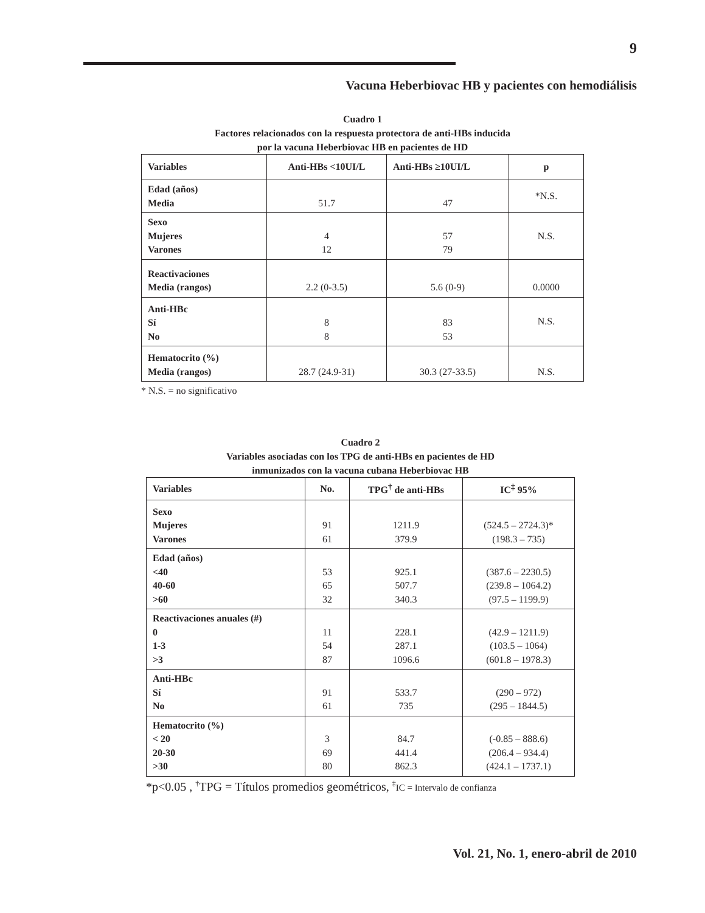9
Vacuna Heberbiovac HB y pacientes con hemodiálisis
Cuadro 1
Factores relacionados con la respuesta protectora de anti-HBs inducida
por la vacuna Heberbiovac HB en pacientes de HD
| Variables | Anti-HBs <10UI/L | Anti-HBs ≥10UI/L | p |
| --- | --- | --- | --- |
| Edad (años) Media | 51.7 | 47 | *N.S. |
| Sexo Mujeres Varones | 4 12 | 57 79 | N.S. |
| Reactivaciones Media (rangos) | 2.2 (0-3.5) | 5.6 (0-9) | 0.0000 |
| Anti-HBc Sí No | 8 8 | 83 53 | N.S. |
| Hematocrito (%) Media (rangos) | 28.7 (24.9-31) | 30.3 (27-33.5) | N.S. |
* N.S. = no significativo
Cuadro 2
Variables asociadas con los TPG de anti-HBs en pacientes de HD
inmunizados con la vacuna cubana Heberbiovac HB
| Variables | No. | TPG<sup>†</sup> de anti-HBs | IC<sup>‡</sup> 95% |
| --- | --- | --- | --- |
| Sexo Mujeres Varones | 91 61 | 1211.9 379.9 | (524.5 – 2724.3)* (198.3 – 735) |
| Edad (años) <40 40-60 >60 | 53 65 32 | 925.1 507.7 340.3 | (387.6 – 2230.5) (239.8 – 1064.2) (97.5 – 1199.9) |
| Reactivaciones anuales (#) 0 1-3 >3 | 11 54 87 | 228.1 287.1 1096.6 | (42.9 – 1211.9) (103.5 – 1064) (601.8 – 1978.3) |
| Anti-HBc Sí No | 91 61 | 533.7 735 | (290 – 972) (295 – 1844.5) |
| Hematocrito (%) < 20 20-30 >30 | 3 69 80 | 84.7 441.4 862.3 | (-0.85 – 888.6) (206.4 – 934.4) (424.1 – 1737.1) |
*p<0.05 , <sup>†</sup>TPG = Títulos promedios geométricos, <sup>‡</sup>IC = Intervalo de confianza
Vol. 21, No. 1, enero-abril de 2010